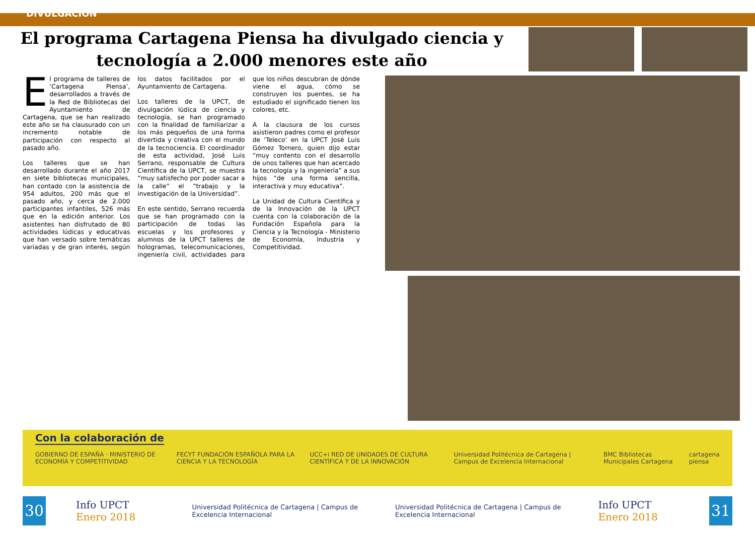DIVULGACIÓN
El programa Cartagena Piensa ha divulgado ciencia y tecnología a 2.000 menores este año
El programa de talleres de ‘Cartagena Piensa’, desarrollados a través de la Red de Bibliotecas del Ayuntamiento de Cartagena, que se han realizado este año se ha clausurado con un incremento notable de participación con respecto al pasado año.
Los talleres que se han desarrollado durante el año 2017 en siete bibliotecas municipales, han contado con la asistencia de 954 adultos, 200 más que el pasado año, y cerca de 2.000 participantes infantiles, 526 más que en la edición anterior. Los asistentes han disfrutado de 80 actividades lúdicas y educativas que han versado sobre temáticas variadas y de gran interés, según los datos facilitados por el Ayuntamiento de Cartagena.
Los talleres de la UPCT, de divulgación lúdica de ciencia y tecnología, se han programado con la finalidad de familiarizar a los más pequeños de una forma divertida y creativa con el mundo de la tecnociencia. El coordinador de esta actividad, José Luis Serrano, responsable de Cultura Científica de la UPCT, se muestra “muy satisfecho por poder sacar a la calle” el “trabajo y la investigación de la Universidad”.
En este sentido, Serrano recuerda que se han programado con la participación de todas las escuelas y los profesores y alumnos de la UPCT talleres de hologramas, telecomunicaciones, ingeniería civil, actividades para que los niños descubran de dónde viene el agua, cómo se construyen los puentes, se ha estudiado el significado tienen los colores, etc.
A la clausura de los cursos asistieron padres como el profesor de ‘Teleco’ en la UPCT José Luis Gómez Tornero, quien dijo estar “muy contento con el desarrollo de unos talleres que han acercado la tecnología y la ingeniería” a sus hijos “de una forma sencilla, interactiva y muy educativa”.
La Unidad de Cultura Científica y de la Innovación de la UPCT cuenta con la colaboración de la Fundación Española para la Ciencia y la Tecnología - Ministerio de Economía, Industria y Competitividad.
Con la colaboración de
GOBIERNO DE ESPAÑA · MINISTERIO DE ECONOMÍA Y COMPETITIVIDAD FECYT FUNDACIÓN ESPAÑOLA PARA LA CIENCIA Y LA TECNOLOGÍA UCC+i RED DE UNIDADES DE CULTURA CIENTÍFICA Y DE LA INNOVACIÓN Universidad Politécnica de Cartagena | Campus de Excelencia Internacional BMC Bibliotecas Municipales Cartagena cartagena piensa
30
Info UPCT Enero 2018
Universidad Politécnica de Cartagena | Campus de Excelencia Internacional
Universidad Politécnica de Cartagena | Campus de Excelencia Internacional
Info UPCT Enero 2018
31